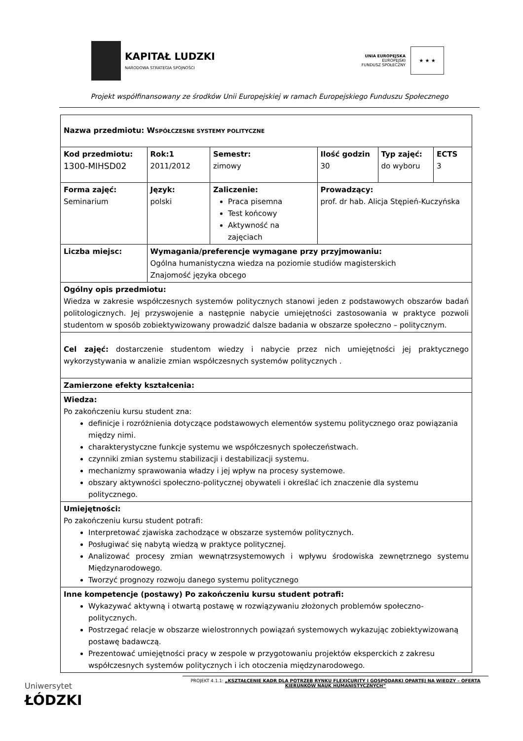KAPITAŁ LUDZKI
NARODOWA STRATEGIA SPÓJNOŚCI
UNIA EUROPEJSKA
EUROPEJSKI
FUNDUSZ SPOŁECZNY
★ ★ ★
Projekt współfinansowany ze środków Unii Europejskiej w ramach Europejskiego Funduszu Społecznego
| Nazwa przedmiotu: W SPÓŁCZESNE SYSTEMY POLITYCZNE | | | | | | |
| Kod przedmiotu: 1300-MIHSD02 | | Rok:1 2011/2012 | Semestr: zimowy | Ilość godzin 30 | Typ zajęć: do wyboru | ECTS 3 |
| Forma zajęć: Seminarium | Język: polski | | Zaliczenie: Praca pisemna Test końcowy Aktywność na zajęciach | Prowadzący: prof. dr hab. Alicja Stępień-Kuczyńska | | |
| Liczba miejsc: | Wymagania/preferencje wymagane przy przyjmowaniu: Ogólna humanistyczna wiedza na poziomie studiów magisterskich Znajomość języka obcego | | | | | |
| Ogólny opis przedmiotu: Wiedza w zakresie współczesnych systemów politycznych stanowi jeden z podstawowych obszarów badań politologicznych. Jej przyswojenie a następnie nabycie umiejętności zastosowania w praktyce pozwoli studentom w sposób zobiektywizowany prowadzić dalsze badania w obszarze społeczno – politycznym. | | | | | | |
| Cel zajęć: dostarczenie studentom wiedzy i nabycie przez nich umiejętności jej praktycznego wykorzystywania w analizie zmian współczesnych systemów politycznych . | | | | | | |
| Zamierzone efekty kształcenia: | | | | | | |
| Wiedza: Po zakończeniu kursu student zna: definicje i rozróżnienia dotyczące podstawowych elementów systemu politycznego oraz powiązania między nimi. charakterystyczne funkcje systemu we współczesnych społeczeństwach. czynniki zmian systemu stabilizacji i destabilizacji systemu. mechanizmy sprawowania władzy i jej wpływ na procesy systemowe. obszary aktywności społeczno-politycznej obywateli i określać ich znaczenie dla systemu politycznego. | | | | | | |
| Umiejętności: Po zakończeniu kursu student potrafi: Interpretować zjawiska zachodzące w obszarze systemów politycznych. Posługiwać się nabytą wiedzą w praktyce politycznej. Analizować procesy zmian wewnątrzsystemowych i wpływu środowiska zewnętrznego systemu Międzynarodowego. Tworzyć prognozy rozwoju danego systemu politycznego | | | | | | |
| Inne kompetencje (postawy) Po zakończeniu kursu student potrafi: Wykazywać aktywną i otwartą postawę w rozwiązywaniu złożonych problemów społeczno-politycznych. Postrzegać relacje w obszarze wielostronnych powiązań systemowych wykazując zobiektywizowaną postawę badawczą. Prezentować umiejętności pracy w zespole w przygotowaniu projektów eksperckich z zakresu współczesnych systemów politycznych i ich otoczenia międzynarodowego. | | | | | | |
Uniwersytet
ŁÓDZKI
PROJEKT 4.1.1: „KSZTAŁCENIE KADR DLA POTRZEB RYNKU FLEXICURITY I GOSPODARKI OPARTEJ NA WIEDZY – OFERTA KIERUNKÓW NAUK HUMANISTYCZNYCH”